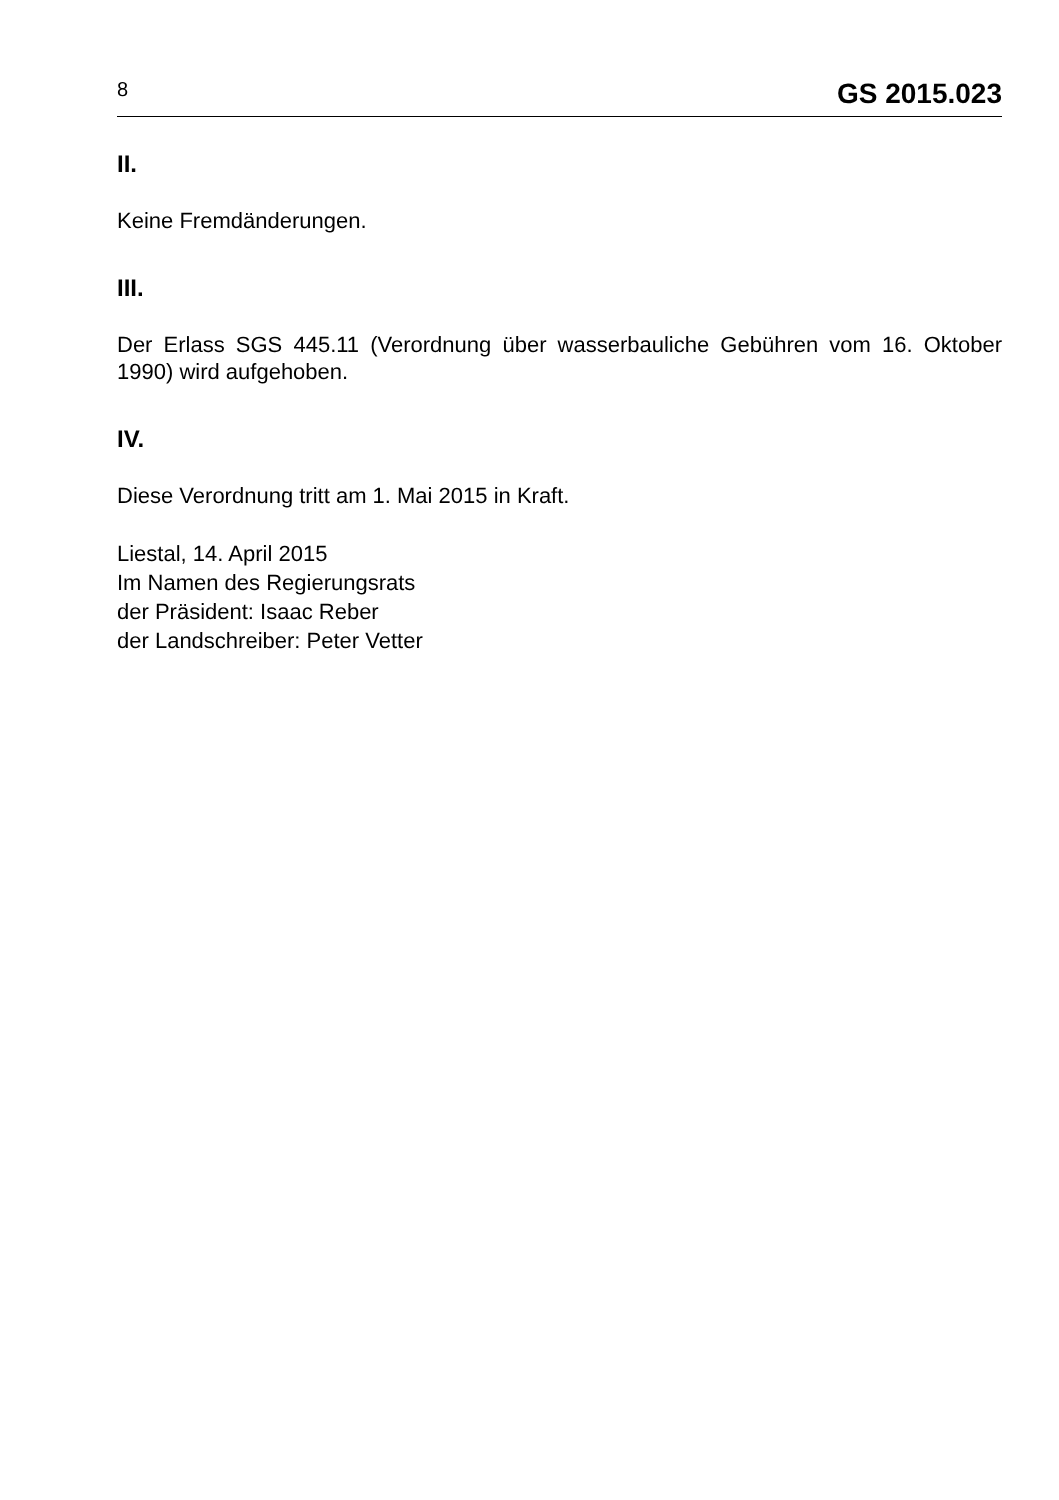8 GS 2015.023
II.
Keine Fremdänderungen.
III.
Der Erlass SGS 445.11 (Verordnung über wasserbauliche Gebühren vom 16. Oktober 1990) wird aufgehoben.
IV.
Diese Verordnung tritt am 1. Mai 2015 in Kraft.
Liestal, 14. April 2015
Im Namen des Regierungsrats
der Präsident: Isaac Reber
der Landschreiber: Peter Vetter